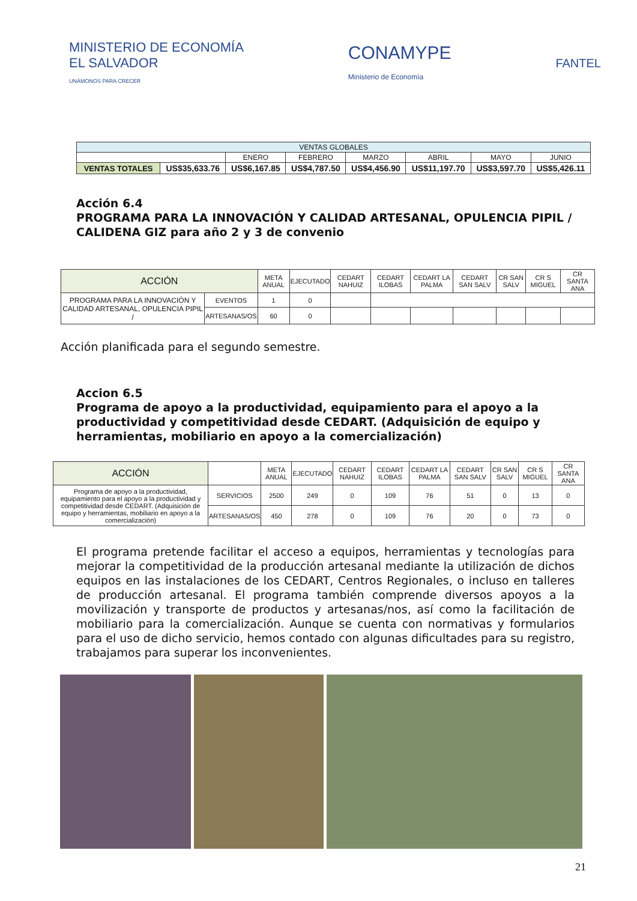MINISTERIO DE ECONOMÍA
EL SALVADOR
UNÁMONOS PARA CRECER
CONAMYPE
Ministerio de Economía
FANTEL
| VENTAS GLOBALES | | | | | | | |
| | | ENERO | FEBRERO | MARZO | ABRIL | MAYO | JUNIO |
| VENTAS TOTALES | US$35,633.76 | US$6,167.85 | US$4,787.50 | US$4,456.90 | US$11,197.70 | US$3,597.70 | US$5,426.11 |
Acción 6.4
PROGRAMA PARA LA INNOVACIÓN Y CALIDAD ARTESANAL, OPULENCIA PIPIL / CALIDENA GIZ para año 2 y 3 de convenio
| ACCIÓN | | META ANUAL | EJECUTADO | CEDART NAHUIZ | CEDART ILOBAS | CEDART LA PALMA | CEDART SAN SALV | CR SAN SALV | CR S MIGUEL | CR SANTA ANA |
| --- | --- | --- | --- | --- | --- | --- | --- | --- | --- | --- |
| PROGRAMA PARA LA INNOVACIÓN Y CALIDAD ARTESANAL, OPULENCIA PIPIL / | EVENTOS | 1 | 0 | | | | | | | |
| | ARTESANAS/OS | 60 | 0 | | | | | | | |
Acción planificada para el segundo semestre.
Accion 6.5
Programa de apoyo a la productividad, equipamiento para el apoyo a la productividad y competitividad desde CEDART. (Adquisición de equipo y herramientas, mobiliario en apoyo a la comercialización)
| ACCIÓN | | META ANUAL | EJECUTADO | CEDART NAHUIZ | CEDART ILOBAS | CEDART LA PALMA | CEDART SAN SALV | CR SAN SALV | CR S MIGUEL | CR SANTA ANA |
| --- | --- | --- | --- | --- | --- | --- | --- | --- | --- | --- |
| Programa de apoyo a la productividad, equipamiento para el apoyo a la productividad y competitividad desde CEDART. (Adquisición de equipo y herramientas, mobiliario en apoyo a la comercializaciòn) | SERVICIOS | 2500 | 249 | 0 | 109 | 76 | 51 | 0 | 13 | 0 |
| | ARTESANAS/OS | 450 | 278 | 0 | 109 | 76 | 20 | 0 | 73 | 0 |
El programa pretende facilitar el acceso a equipos, herramientas y tecnologías para mejorar la competitividad de la producción artesanal mediante la utilización de dichos equipos en las instalaciones de los CEDART, Centros Regionales, o incluso en talleres de producción artesanal. El programa también comprende diversos apoyos a la movilización y transporte de productos y artesanas/nos, así como la facilitación de mobiliario para la comercialización. Aunque se cuenta con normativas y formularios para el uso de dicho servicio, hemos contado con algunas dificultades para su registro, trabajamos para superar los inconvenientes.
21